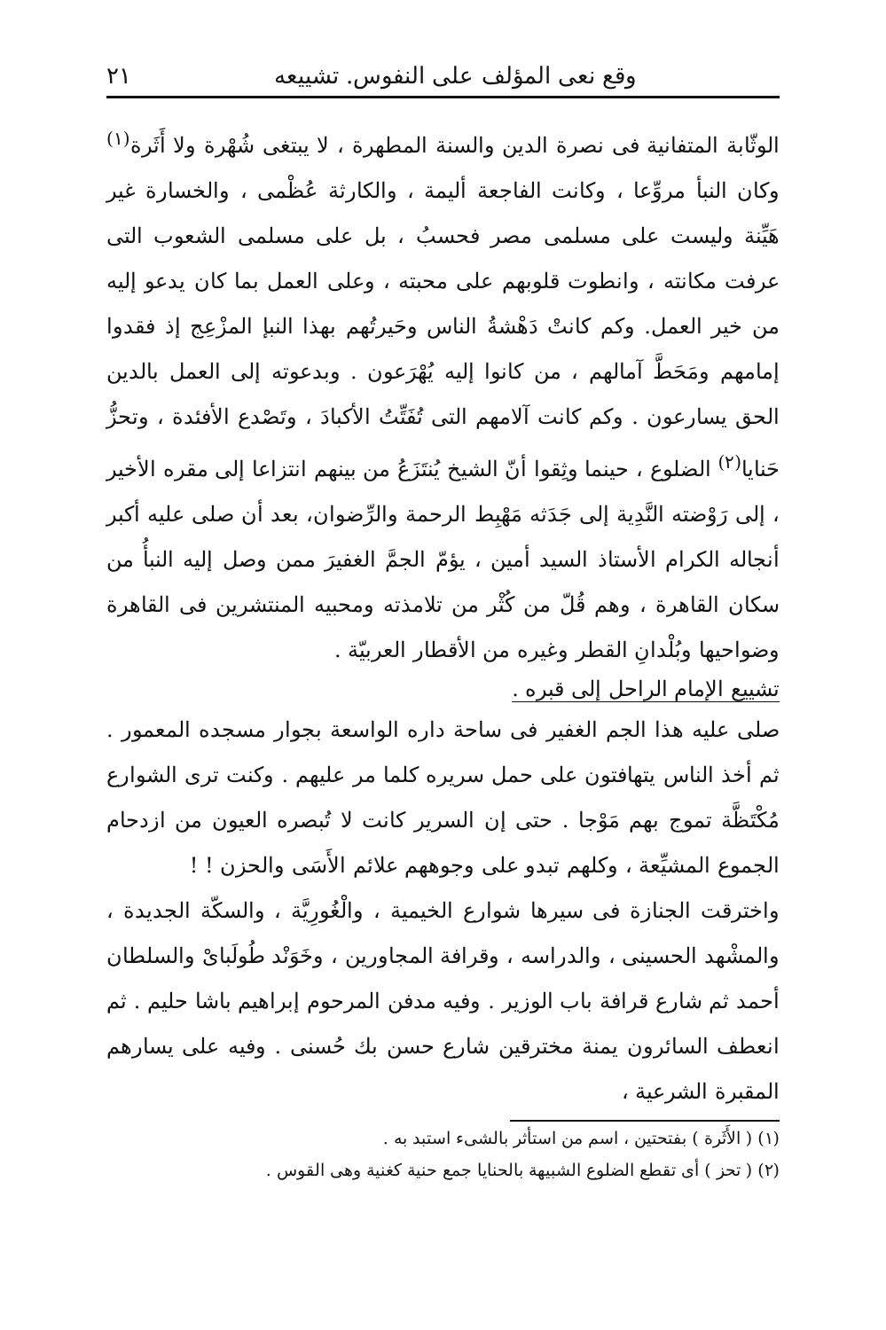وقع نعى المؤلف على النفوس. تشييعه ٢١
الوثّابة المتفانية فى نصرة الدين والسنة المطهرة ، لا يبتغى شُهْرة ولا أَثَرة<sup>(١)</sup> وكان النبأ مروِّعا ، وكانت الفاجعة أليمة ، والكارثة عُظْمى ، والخسارة غير هَيِّنة وليست على مسلمى مصر فحسبُ ، بل على مسلمى الشعوب التى عرفت مكانته ، وانطوت قلوبهم على محبته ، وعلى العمل بما كان يدعو إليه من خير العمل. وكم كانتْ دَهْشةُ الناس وحَيرتُهم بهذا النبإ المزْعِج إذ فقدوا إمامهم ومَحَطَّ آمالهم ، من كانوا إليه يُهْرَعون . وبدعوته إلى العمل بالدين الحق يسارعون . وكم كانت آلامهم التى تُفَتِّتُ الأكبادَ ، وتَصْدع الأفئدة ، وتحزُّ حَنايا<sup>(٢)</sup> الضلوع ، حينما وثِقوا أنّ الشيخ يُنتَزَعُ من بينهم انتزاعا إلى مقره الأخير ، إلى رَوْضته النَّدِية إلى جَدَثه مَهْبِط الرحمة والرِّضوان، بعد أن صلى عليه أكبر أنجاله الكرام الأستاذ السيد أمين ، يؤمّ الجمَّ الغفيرَ ممن وصل إليه النبأُ من سكان القاهرة ، وهم قُلّ من كُثْر من تلامذته ومحبيه المنتشرين فى القاهرة وضواحيها وبُلْدانِ القطر وغيره من الأقطار العربيّة .
تشييع الإمام الراحل إلى قبره .
صلى عليه هذا الجم الغفير فى ساحة داره الواسعة بجوار مسجده المعمور . ثم أخذ الناس يتهافتون على حمل سريره كلما مر عليهم . وكنت ترى الشوارع مُكْتَظَّة تموج بهم مَوْجا . حتى إن السرير كانت لا تُبصره العيون من ازدحام الجموع المشيِّعة ، وكلهم تبدو على وجوههم علائم الأَسَى والحزن ! !
واخترقت الجنازة فى سيرها شوارع الخيمية ، والْغُورِيَّة ، والسكّة الجديدة ، والمشْهد الحسينى ، والدراسه ، وقرافة المجاورين ، وخَوَنْد طُولَباىْ والسلطان أحمد ثم شارع قرافة باب الوزير . وفيه مدفن المرحوم إبراهيم باشا حليم . ثم انعطف السائرون يمنة مخترقين شارع حسن بك حُسنى . وفيه على يسارهم المقبرة الشرعية ،
(١) ( الأَثَرة ) بفتحتين ، اسم من استأثر بالشىء استبد به .
(٢) ( تحز ) أى تقطع الضلوع الشبيهة بالحنايا جمع حنية كغنية وهى القوس .